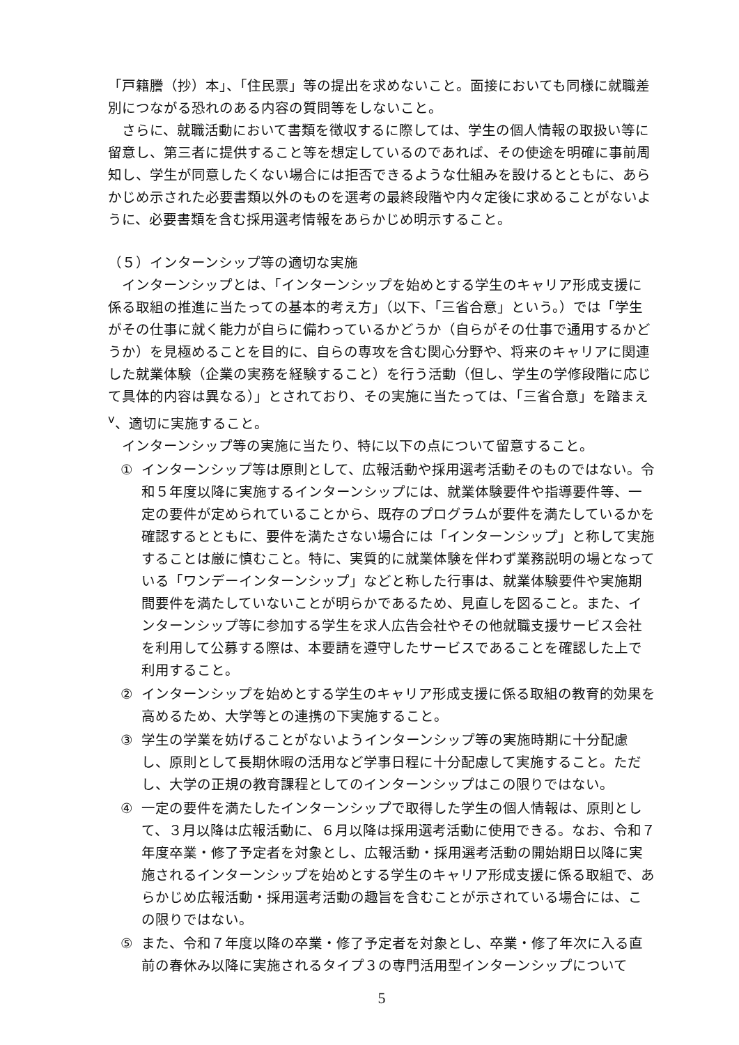「戸籍謄（抄）本」、「住民票」等の提出を求めないこと。面接においても同様に就職差別につながる恐れのある内容の質問等をしないこと。
さらに、就職活動において書類を徴収するに際しては、学生の個人情報の取扱い等に留意し、第三者に提供すること等を想定しているのであれば、その使途を明確に事前周知し、学生が同意したくない場合には拒否できるような仕組みを設けるとともに、あらかじめ示された必要書類以外のものを選考の最終段階や内々定後に求めることがないように、必要書類を含む採用選考情報をあらかじめ明示すること。
（５）インターンシップ等の適切な実施
インターンシップとは、「インターンシップを始めとする学生のキャリア形成支援に係る取組の推進に当たっての基本的考え方」（以下、「三省合意」という。）では「学生がその仕事に就く能力が自らに備わっているかどうか（自らがその仕事で通用するかどうか）を見極めることを目的に、自らの専攻を含む関心分野や、将来のキャリアに関連した就業体験（企業の実務を経験すること）を行う活動（但し、学生の学修段階に応じて具体的内容は異なる）」とされており、その実施に当たっては、「三省合意」を踏まえ<sup>v</sup>、適切に実施すること。
インターンシップ等の実施に当たり、特に以下の点について留意すること。
① インターンシップ等は原則として、広報活動や採用選考活動そのものではない。令和５年度以降に実施するインターンシップには、就業体験要件や指導要件等、一定の要件が定められていることから、既存のプログラムが要件を満たしているかを確認するとともに、要件を満たさない場合には「インターンシップ」と称して実施することは厳に慎むこと。特に、実質的に就業体験を伴わず業務説明の場となっている「ワンデーインターンシップ」などと称した行事は、就業体験要件や実施期間要件を満たしていないことが明らかであるため、見直しを図ること。また、インターンシップ等に参加する学生を求人広告会社やその他就職支援サービス会社を利用して公募する際は、本要請を遵守したサービスであることを確認した上で利用すること。
② インターンシップを始めとする学生のキャリア形成支援に係る取組の教育的効果を高めるため、大学等との連携の下実施すること。
③ 学生の学業を妨げることがないようインターンシップ等の実施時期に十分配慮し、原則として長期休暇の活用など学事日程に十分配慮して実施すること。ただし、大学の正規の教育課程としてのインターンシップはこの限りではない。
④ 一定の要件を満たしたインターンシップで取得した学生の個人情報は、原則として、３月以降は広報活動に、６月以降は採用選考活動に使用できる。なお、令和７年度卒業・修了予定者を対象とし、広報活動・採用選考活動の開始期日以降に実施されるインターンシップを始めとする学生のキャリア形成支援に係る取組で、あらかじめ広報活動・採用選考活動の趣旨を含むことが示されている場合には、この限りではない。
⑤ また、令和７年度以降の卒業・修了予定者を対象とし、卒業・修了年次に入る直前の春休み以降に実施されるタイプ３の専門活用型インターンシップについて
5